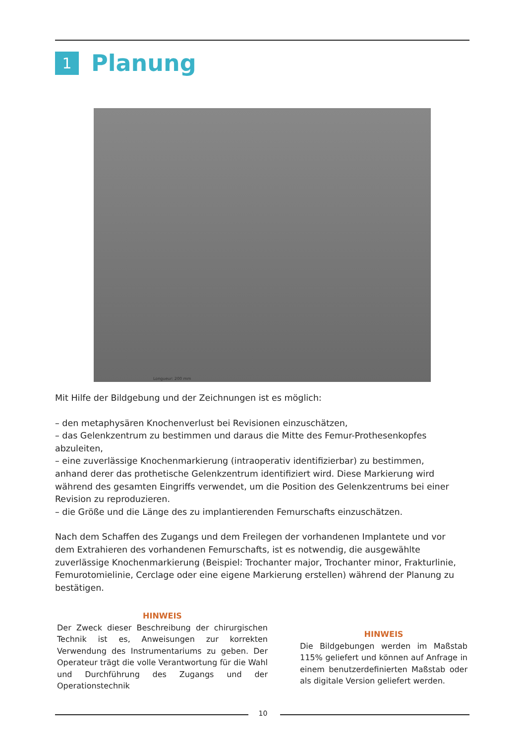1
Planung
Longueur: 200 mm
Mit Hilfe der Bildgebung und der Zeichnungen ist es möglich:
– den metaphysären Knochenverlust bei Revisionen einzuschätzen,
– das Gelenkzentrum zu bestimmen und daraus die Mitte des Femur-Prothesenkopfes abzuleiten,
– eine zuverlässige Knochenmarkierung (intraoperativ identifizierbar) zu bestimmen, anhand derer das prothetische Gelenkzentrum identifiziert wird. Diese Markierung wird während des gesamten Eingriffs verwendet, um die Position des Gelenkzentrums bei einer Revision zu reproduzieren.
– die Größe und die Länge des zu implantierenden Femurschafts einzuschätzen.
Nach dem Schaffen des Zugangs und dem Freilegen der vorhandenen Implantete und vor dem Extrahieren des vorhandenen Femurschafts, ist es notwendig, die ausgewählte zuverlässige Knochenmarkierung (Beispiel: Trochanter major, Trochanter minor, Frakturlinie, Femurotomielinie, Cerclage oder eine eigene Markierung erstellen) während der Planung zu bestätigen.
HINWEIS
Der Zweck dieser Beschreibung der chirurgischen Technik ist es, Anweisungen zur korrekten Verwendung des Instrumentariums zu geben. Der Operateur trägt die volle Verantwortung für die Wahl und Durchführung des Zugangs und der Operationstechnik
HINWEIS
Die Bildgebungen werden im Maßstab 115% geliefert und können auf Anfrage in einem benutzerdefinierten Maßstab oder als digitale Version geliefert werden.
10